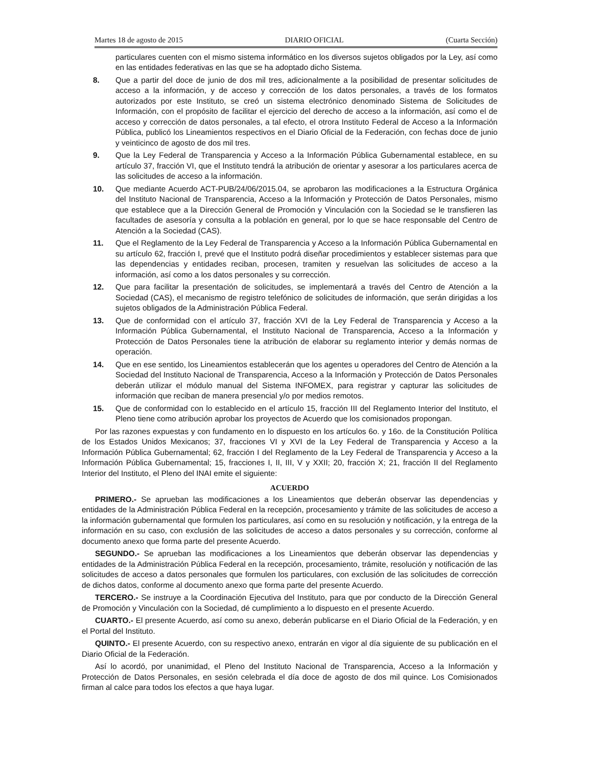Martes 18 de agosto de 2015 DIARIO OFICIAL (Cuarta Sección)
particulares cuenten con el mismo sistema informático en los diversos sujetos obligados por la Ley, así como en las entidades federativas en las que se ha adoptado dicho Sistema.
8. Que a partir del doce de junio de dos mil tres, adicionalmente a la posibilidad de presentar solicitudes de acceso a la información, y de acceso y corrección de los datos personales, a través de los formatos autorizados por este Instituto, se creó un sistema electrónico denominado Sistema de Solicitudes de Información, con el propósito de facilitar el ejercicio del derecho de acceso a la información, así como el de acceso y corrección de datos personales, a tal efecto, el otrora Instituto Federal de Acceso a la Información Pública, publicó los Lineamientos respectivos en el Diario Oficial de la Federación, con fechas doce de junio y veinticinco de agosto de dos mil tres.
9. Que la Ley Federal de Transparencia y Acceso a la Información Pública Gubernamental establece, en su artículo 37, fracción VI, que el Instituto tendrá la atribución de orientar y asesorar a los particulares acerca de las solicitudes de acceso a la información.
10. Que mediante Acuerdo ACT-PUB/24/06/2015.04, se aprobaron las modificaciones a la Estructura Orgánica del Instituto Nacional de Transparencia, Acceso a la Información y Protección de Datos Personales, mismo que establece que a la Dirección General de Promoción y Vinculación con la Sociedad se le transfieren las facultades de asesoría y consulta a la población en general, por lo que se hace responsable del Centro de Atención a la Sociedad (CAS).
11. Que el Reglamento de la Ley Federal de Transparencia y Acceso a la Información Pública Gubernamental en su artículo 62, fracción I, prevé que el Instituto podrá diseñar procedimientos y establecer sistemas para que las dependencias y entidades reciban, procesen, tramiten y resuelvan las solicitudes de acceso a la información, así como a los datos personales y su corrección.
12. Que para facilitar la presentación de solicitudes, se implementará a través del Centro de Atención a la Sociedad (CAS), el mecanismo de registro telefónico de solicitudes de información, que serán dirigidas a los sujetos obligados de la Administración Pública Federal.
13. Que de conformidad con el artículo 37, fracción XVI de la Ley Federal de Transparencia y Acceso a la Información Pública Gubernamental, el Instituto Nacional de Transparencia, Acceso a la Información y Protección de Datos Personales tiene la atribución de elaborar su reglamento interior y demás normas de operación.
14. Que en ese sentido, los Lineamientos establecerán que los agentes u operadores del Centro de Atención a la Sociedad del Instituto Nacional de Transparencia, Acceso a la Información y Protección de Datos Personales deberán utilizar el módulo manual del Sistema INFOMEX, para registrar y capturar las solicitudes de información que reciban de manera presencial y/o por medios remotos.
15. Que de conformidad con lo establecido en el artículo 15, fracción III del Reglamento Interior del Instituto, el Pleno tiene como atribución aprobar los proyectos de Acuerdo que los comisionados propongan.
Por las razones expuestas y con fundamento en lo dispuesto en los artículos 6o. y 16o. de la Constitución Política de los Estados Unidos Mexicanos; 37, fracciones VI y XVI de la Ley Federal de Transparencia y Acceso a la Información Pública Gubernamental; 62, fracción I del Reglamento de la Ley Federal de Transparencia y Acceso a la Información Pública Gubernamental; 15, fracciones I, II, III, V y XXII; 20, fracción X; 21, fracción II del Reglamento Interior del Instituto, el Pleno del INAI emite el siguiente:
ACUERDO
PRIMERO.- Se aprueban las modificaciones a los Lineamientos que deberán observar las dependencias y entidades de la Administración Pública Federal en la recepción, procesamiento y trámite de las solicitudes de acceso a la información gubernamental que formulen los particulares, así como en su resolución y notificación, y la entrega de la información en su caso, con exclusión de las solicitudes de acceso a datos personales y su corrección, conforme al documento anexo que forma parte del presente Acuerdo.
SEGUNDO.- Se aprueban las modificaciones a los Lineamientos que deberán observar las dependencias y entidades de la Administración Pública Federal en la recepción, procesamiento, trámite, resolución y notificación de las solicitudes de acceso a datos personales que formulen los particulares, con exclusión de las solicitudes de corrección de dichos datos, conforme al documento anexo que forma parte del presente Acuerdo.
TERCERO.- Se instruye a la Coordinación Ejecutiva del Instituto, para que por conducto de la Dirección General de Promoción y Vinculación con la Sociedad, dé cumplimiento a lo dispuesto en el presente Acuerdo.
CUARTO.- El presente Acuerdo, así como su anexo, deberán publicarse en el Diario Oficial de la Federación, y en el Portal del Instituto.
QUINTO.- El presente Acuerdo, con su respectivo anexo, entrarán en vigor al día siguiente de su publicación en el Diario Oficial de la Federación.
Así lo acordó, por unanimidad, el Pleno del Instituto Nacional de Transparencia, Acceso a la Información y Protección de Datos Personales, en sesión celebrada el día doce de agosto de dos mil quince. Los Comisionados firman al calce para todos los efectos a que haya lugar.